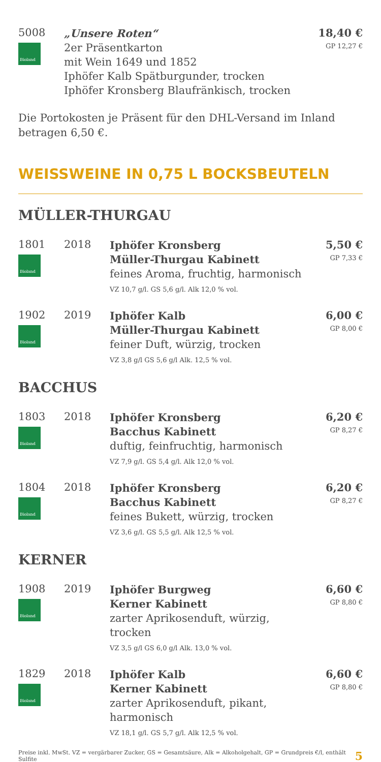| 5008 Bioland | „Unsere Roten“ 2er Präsentkarton mit Wein 1649 und 1852 Iphöfer Kalb Spätburgunder, trocken Iphöfer Kronsberg Blaufränkisch, trocken | 18,40 € GP 12,27 € |
Die Portokosten je Präsent für den DHL-Versand im Inland betragen 6,50 €.
WEISSWEINE IN 0,75 L BOCKSBEUTELN
MÜLLER-THURGAU
| 1801 Bioland | 2018 | Iphöfer Kronsberg Müller-Thurgau Kabinett feines Aroma, fruchtig, harmonisch VZ 10,7 g/l. GS 5,6 g/l. Alk 12,0 % vol. | 5,50 € GP 7,33 € |
| 1902 Bioland | 2019 | Iphöfer Kalb Müller-Thurgau Kabinett feiner Duft, würzig, trocken VZ 3,8 g/l GS 5,6 g/l Alk. 12,5 % vol. | 6,00 € GP 8,00 € |
BACCHUS
| 1803 Bioland | 2018 | Iphöfer Kronsberg Bacchus Kabinett duftig, feinfruchtig, harmonisch VZ 7,9 g/l. GS 5,4 g/l. Alk 12,0 % vol. | 6,20 € GP 8,27 € |
| 1804 Bioland | 2018 | Iphöfer Kronsberg Bacchus Kabinett feines Bukett, würzig, trocken VZ 3,6 g/l. GS 5,5 g/l. Alk 12,5 % vol. | 6,20 € GP 8,27 € |
KERNER
| 1908 Bioland | 2019 | Iphöfer Burgweg Kerner Kabinett zarter Aprikosenduft, würzig, trocken VZ 3,5 g/l GS 6,0 g/l Alk. 13,0 % vol. | 6,60 € GP 8,80 € |
| 1829 Bioland | 2018 | Iphöfer Kalb Kerner Kabinett zarter Aprikosenduft, pikant, harmonisch VZ 18,1 g/l. GS 5,7 g/l. Alk 12,5 % vol. | 6,60 € GP 8,80 € |
Preise inkl. MwSt. VZ = vergärbarer Zucker, GS = Gesamtsäure, Alk = Alkoholgehalt, GP = Grundpreis €/l, enthält Sulfite 5